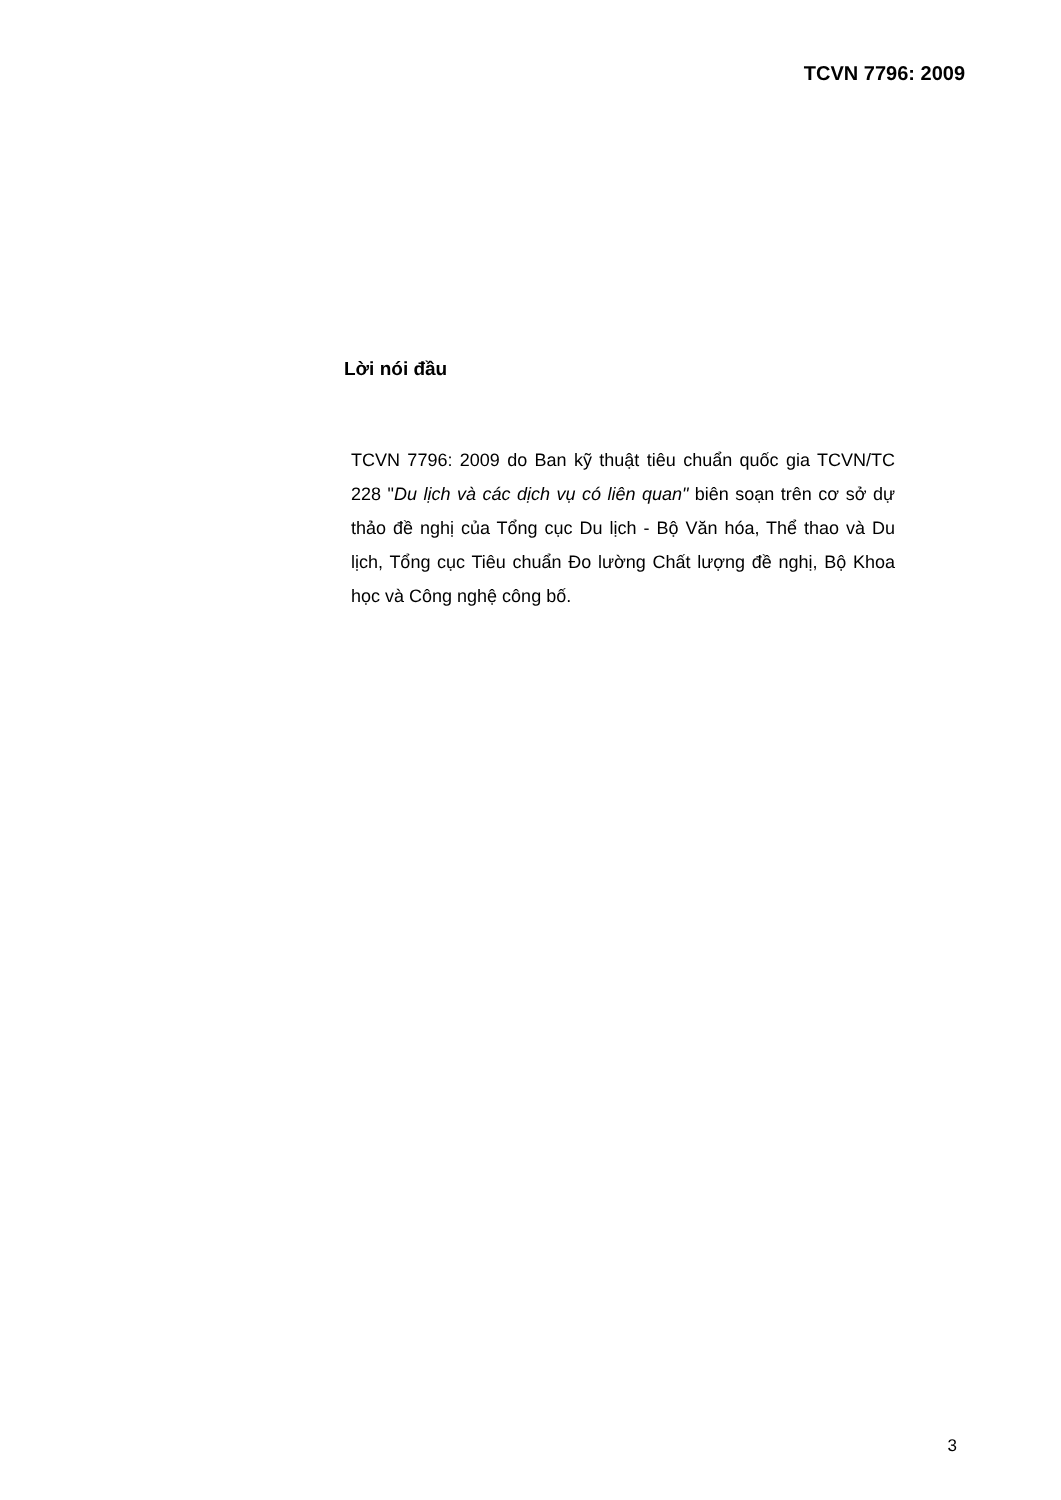TCVN 7796: 2009
Lời nói đầu
TCVN 7796: 2009 do Ban kỹ thuật tiêu chuẩn quốc gia TCVN/TC 228 "Du lịch và các dịch vụ có liên quan" biên soạn trên cơ sở dự thảo đề nghị của Tổng cục Du lịch - Bộ Văn hóa, Thể thao và Du lịch, Tổng cục Tiêu chuẩn Đo lường Chất lượng đề nghị, Bộ Khoa học và Công nghệ công bố.
3